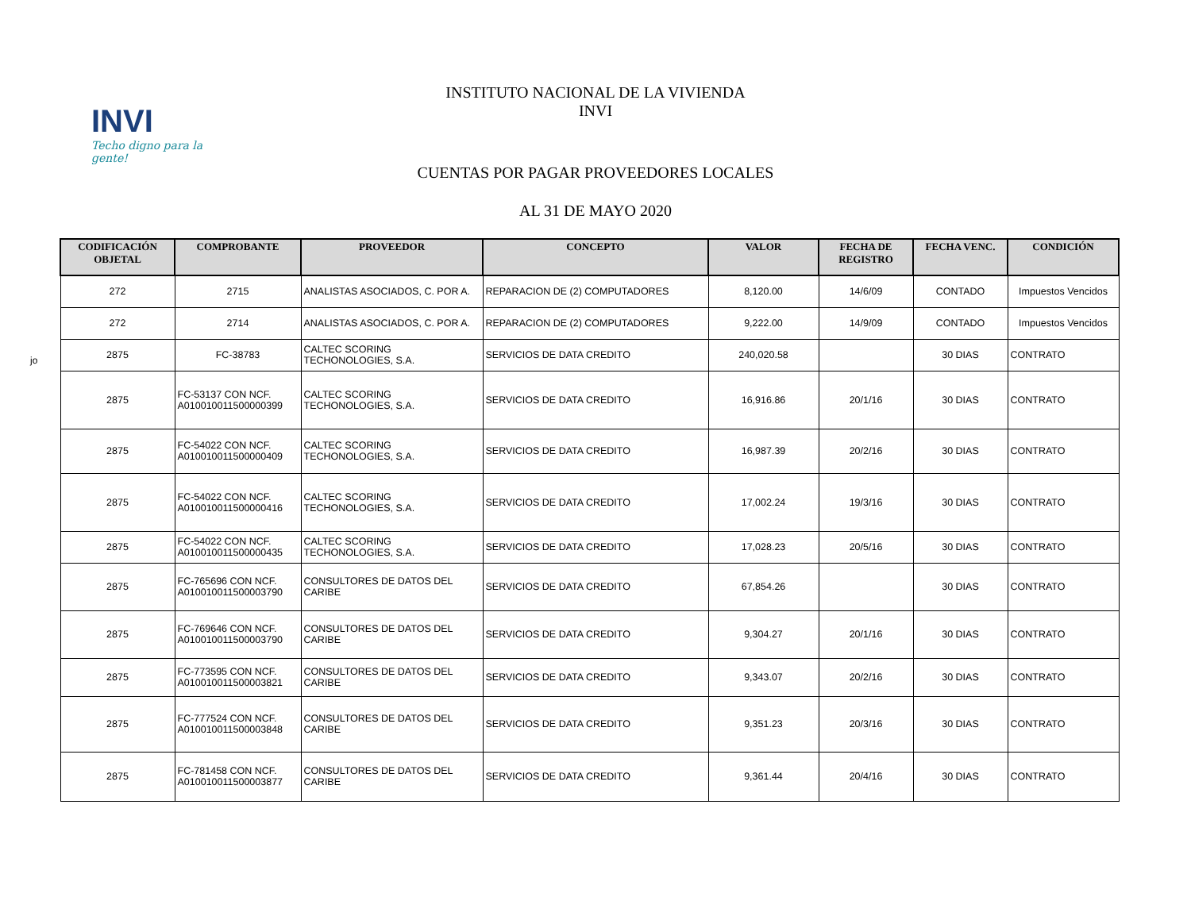INVI
Techo digno para la gente!
INSTITUTO NACIONAL DE LA VIVIENDA
INVI
CUENTAS POR PAGAR PROVEEDORES LOCALES
AL 31 DE MAYO 2020
jo
| CODIFICACIÓN OBJETAL | COMPROBANTE | PROVEEDOR | CONCEPTO | VALOR | FECHA DE REGISTRO | FECHA VENC. | CONDICIÓN |
| --- | --- | --- | --- | --- | --- | --- | --- |
| 272 | 2715 | ANALISTAS ASOCIADOS, C. POR A. | REPARACION DE (2) COMPUTADORES | 8,120.00 | 14/6/09 | CONTADO | Impuestos Vencidos |
| 272 | 2714 | ANALISTAS ASOCIADOS, C. POR A. | REPARACION DE (2) COMPUTADORES | 9,222.00 | 14/9/09 | CONTADO | Impuestos Vencidos |
| 2875 | FC-38783 | CALTEC SCORING TECHONOLOGIES, S.A. | SERVICIOS DE DATA CREDITO | 240,020.58 | | 30 DIAS | CONTRATO |
| 2875 | FC-53137 CON NCF. A010010011500000399 | CALTEC SCORING TECHONOLOGIES, S.A. | SERVICIOS DE DATA CREDITO | 16,916.86 | 20/1/16 | 30 DIAS | CONTRATO |
| 2875 | FC-54022 CON NCF. A010010011500000409 | CALTEC SCORING TECHONOLOGIES, S.A. | SERVICIOS DE DATA CREDITO | 16,987.39 | 20/2/16 | 30 DIAS | CONTRATO |
| 2875 | FC-54022 CON NCF. A010010011500000416 | CALTEC SCORING TECHONOLOGIES, S.A. | SERVICIOS DE DATA CREDITO | 17,002.24 | 19/3/16 | 30 DIAS | CONTRATO |
| 2875 | FC-54022 CON NCF. A010010011500000435 | CALTEC SCORING TECHONOLOGIES, S.A. | SERVICIOS DE DATA CREDITO | 17,028.23 | 20/5/16 | 30 DIAS | CONTRATO |
| 2875 | FC-765696 CON NCF. A010010011500003790 | CONSULTORES DE DATOS DEL CARIBE | SERVICIOS DE DATA CREDITO | 67,854.26 | | 30 DIAS | CONTRATO |
| 2875 | FC-769646 CON NCF. A010010011500003790 | CONSULTORES DE DATOS DEL CARIBE | SERVICIOS DE DATA CREDITO | 9,304.27 | 20/1/16 | 30 DIAS | CONTRATO |
| 2875 | FC-773595 CON NCF. A010010011500003821 | CONSULTORES DE DATOS DEL CARIBE | SERVICIOS DE DATA CREDITO | 9,343.07 | 20/2/16 | 30 DIAS | CONTRATO |
| 2875 | FC-777524 CON NCF. A010010011500003848 | CONSULTORES DE DATOS DEL CARIBE | SERVICIOS DE DATA CREDITO | 9,351.23 | 20/3/16 | 30 DIAS | CONTRATO |
| 2875 | FC-781458 CON NCF. A010010011500003877 | CONSULTORES DE DATOS DEL CARIBE | SERVICIOS DE DATA CREDITO | 9,361.44 | 20/4/16 | 30 DIAS | CONTRATO |